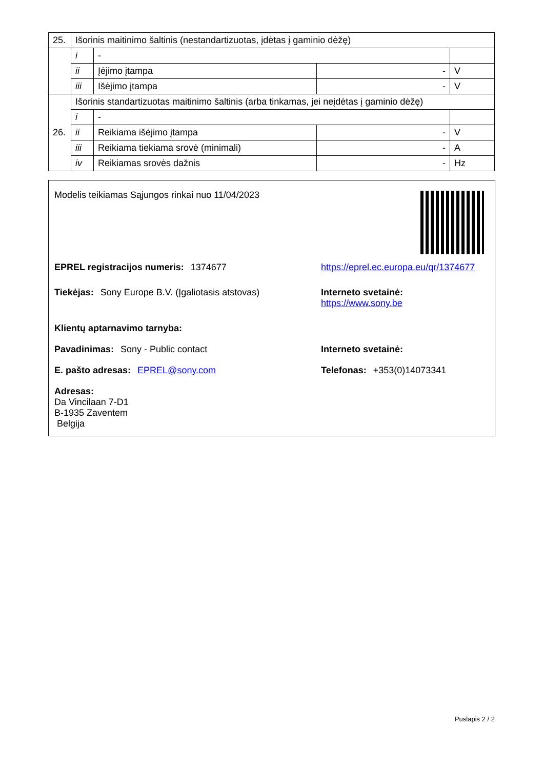| 25. | Išorinis maitinimo šaltinis (nestandartizuotas, įdėtas į gaminio dėžę) | | | |
| | i | - | | |
| | ii | Įėjimo įtampa | - | V |
| | iii | Išėjimo įtampa | - | V |
| 26. | Išorinis standartizuotas maitinimo šaltinis (arba tinkamas, jei neįdėtas į gaminio dėžę) | | | |
| | i | - | | |
| | ii | Reikiama išėjimo įtampa | - | V |
| | iii | Reikiama tiekiama srovė (minimali) | - | A |
| | iv | Reikiamas srovės dažnis | - | Hz |
Modelis teikiamas Sąjungos rinkai nuo 11/04/2023
EPREL registracijos numeris: 1374677 https://eprel.ec.europa.eu/qr/1374677
Tiekėjas: Sony Europe B.V. (Įgaliotasis atstovas)
Interneto svetainė: https://www.sony.be
Klientų aptarnavimo tarnyba:
Pavadinimas: Sony - Public contact Interneto svetainė:
E. pašto adresas: EPREL@sony.com Telefonas: +353(0)14073341
Adresas:
Da Vincilaan 7-D1
B-1935 Zaventem
Belgija
Puslapis 2 / 2